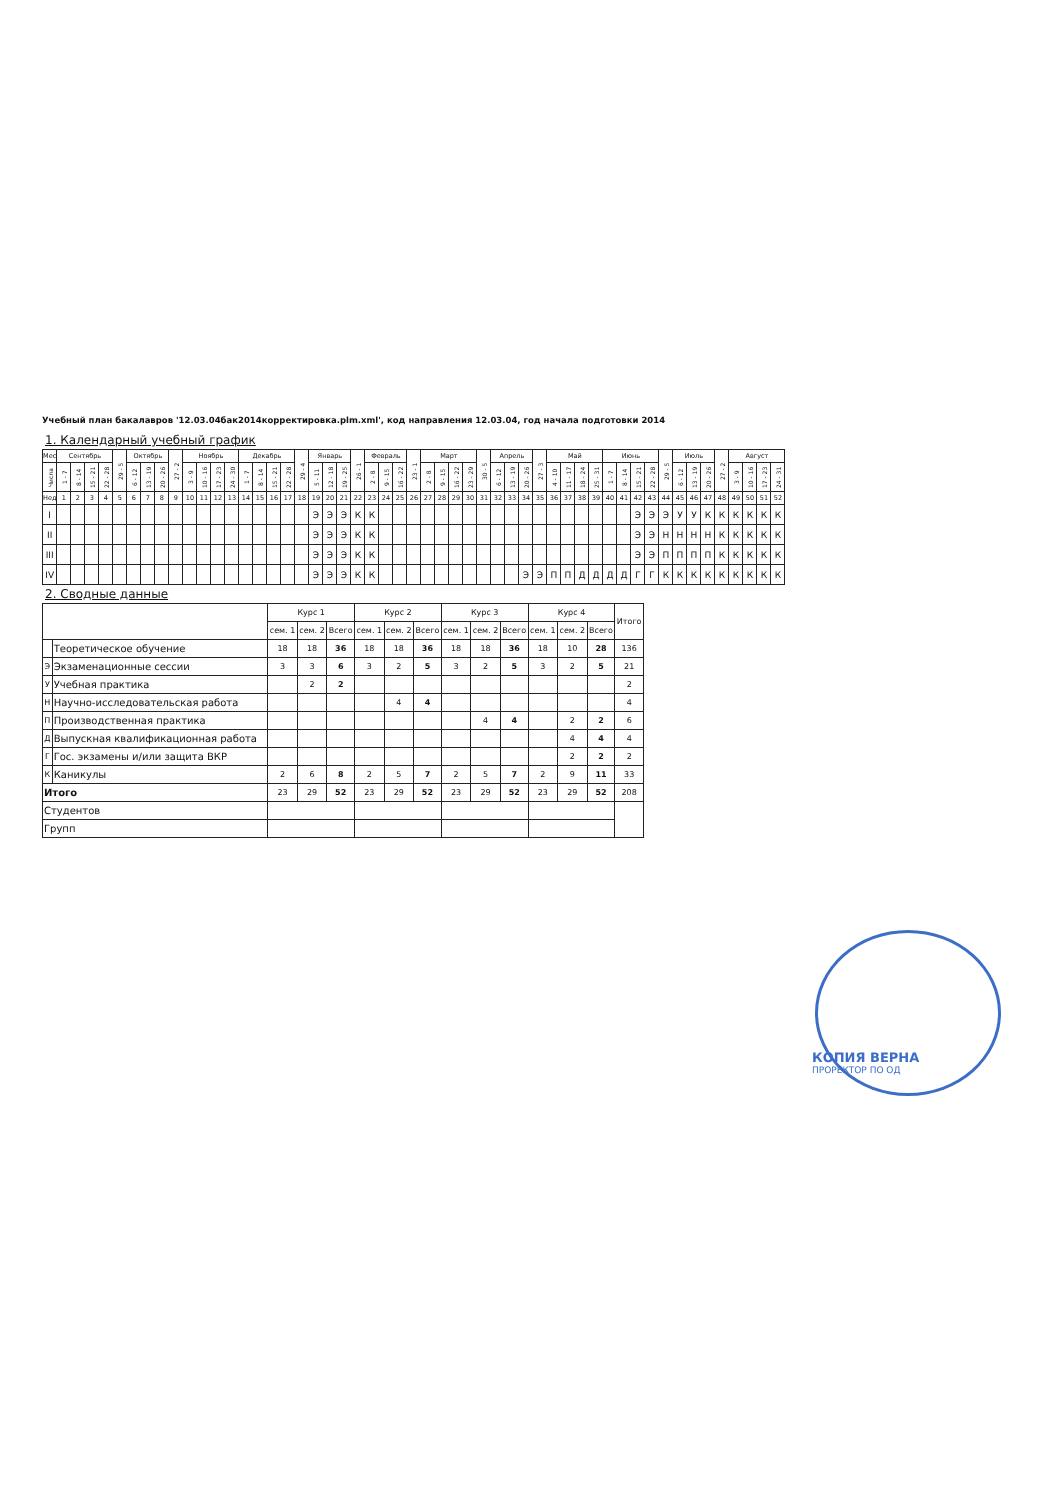Учебный план бакалавров '12.03.04бак2014корректировка.plm.xml', код направления 12.03.04, год начала подготовки 2014
1. Календарный учебный график
| Мес | Сентябрь | | | | 29 - 5 | Октябрь | | | 27 - 2 | Ноябрь | | | | Декабрь | | | | 29 - 4 | Январь | | | 26 - 1 | Февраль | | | 23 - 1 | Март | | | | 30 - 5 | Апрель | | | 27 - 3 | Май | | | | Июнь | | | | 29 - 5 | Июль | | | 27 - 2 | Август | | | |
| --- | --- | --- | --- | --- | --- | --- | --- | --- | --- | --- | --- | --- | --- | --- | --- | --- | --- | --- | --- | --- | --- | --- | --- | --- | --- | --- | --- | --- | --- | --- | --- | --- | --- | --- | --- | --- | --- | --- | --- | --- | --- | --- | --- | --- | --- | --- | --- | --- | --- | --- | --- | --- |
| Числа | 1 - 7 | 8 - 14 | 15 - 21 | 22 - 28 | | 6 - 12 | 13 - 19 | 20 - 26 | | 3 - 9 | 10 - 16 | 17 - 23 | 24 - 30 | 1 - 7 | 8 - 14 | 15 - 21 | 22 - 28 | | 5 - 11 | 12 - 18 | 19 - 25 | | 2 - 8 | 9 - 15 | 16 - 22 | | 2 - 8 | 9 - 15 | 16 - 22 | 23 - 29 | | 6 - 12 | 13 - 19 | 20 - 26 | | 4 - 10 | 11 - 17 | 18 - 24 | 25 - 31 | 1 - 7 | 8 - 14 | 15 - 21 | 22 - 28 | | 6 - 12 | 13 - 19 | 20 - 26 | | 3 - 9 | 10 - 16 | 17 - 23 | 24 - 31 |
| Нед | 1 | 2 | 3 | 4 | 5 | 6 | 7 | 8 | 9 | 10 | 11 | 12 | 13 | 14 | 15 | 16 | 17 | 18 | 19 | 20 | 21 | 22 | 23 | 24 | 25 | 26 | 27 | 28 | 29 | 30 | 31 | 32 | 33 | 34 | 35 | 36 | 37 | 38 | 39 | 40 | 41 | 42 | 43 | 44 | 45 | 46 | 47 | 48 | 49 | 50 | 51 | 52 |
| I | | | | | | | | | | | | | | | | | | | Э | Э | Э | К | К | | | | | | | | | | | | | | | | | | | Э | Э | Э | У | У | К | К | К | К | К | К |
| II | | | | | | | | | | | | | | | | | | | Э | Э | Э | К | К | | | | | | | | | | | | | | | | | | | Э | Э | Н | Н | Н | Н | К | К | К | К | К |
| III | | | | | | | | | | | | | | | | | | | Э | Э | Э | К | К | | | | | | | | | | | | | | | | | | | Э | Э | П | П | П | П | К | К | К | К | К |
| IV | | | | | | | | | | | | | | | | | | | Э | Э | Э | К | К | | | | | | | | | | | Э | Э | П | П | Д | Д | Д | Д | Г | Г | К | К | К | К | К | К | К | К | К |
2. Сводные данные
| | | Курс 1 | | | Курс 2 | | | Курс 3 | | | Курс 4 | | | Итого |
| --- | --- | --- | --- | --- | --- | --- | --- | --- | --- | --- | --- | --- | --- | --- |
| | | сем. 1 | сем. 2 | Всего | сем. 1 | сем. 2 | Всего | сем. 1 | сем. 2 | Всего | сем. 1 | сем. 2 | Всего | |
| | Теоретическое обучение | 18 | 18 | 36 | 18 | 18 | 36 | 18 | 18 | 36 | 18 | 10 | 28 | 136 |
| Э | Экзаменационные сессии | 3 | 3 | 6 | 3 | 2 | 5 | 3 | 2 | 5 | 3 | 2 | 5 | 21 |
| У | Учебная практика | | 2 | 2 | | | | | | | | | | 2 |
| Н | Научно-исследовательская работа | | | | | 4 | 4 | | | | | | | 4 |
| П | Производственная практика | | | | | | | | 4 | 4 | | 2 | 2 | 6 |
| Д | Выпускная квалификационная работа | | | | | | | | | | | 4 | 4 | 4 |
| Г | Гос. экзамены и/или защита ВКР | | | | | | | | | | | 2 | 2 | 2 |
| К | Каникулы | 2 | 6 | 8 | 2 | 5 | 7 | 2 | 5 | 7 | 2 | 9 | 11 | 33 |
| Итого | | 23 | 29 | 52 | 23 | 29 | 52 | 23 | 29 | 52 | 23 | 29 | 52 | 208 |
| Студентов | | | | | | | | | | | | | | |
| Групп | | | | | | | | | | | | | | |
КОПИЯ ВЕРНА
ПРОРЕКТОР ПО ОД